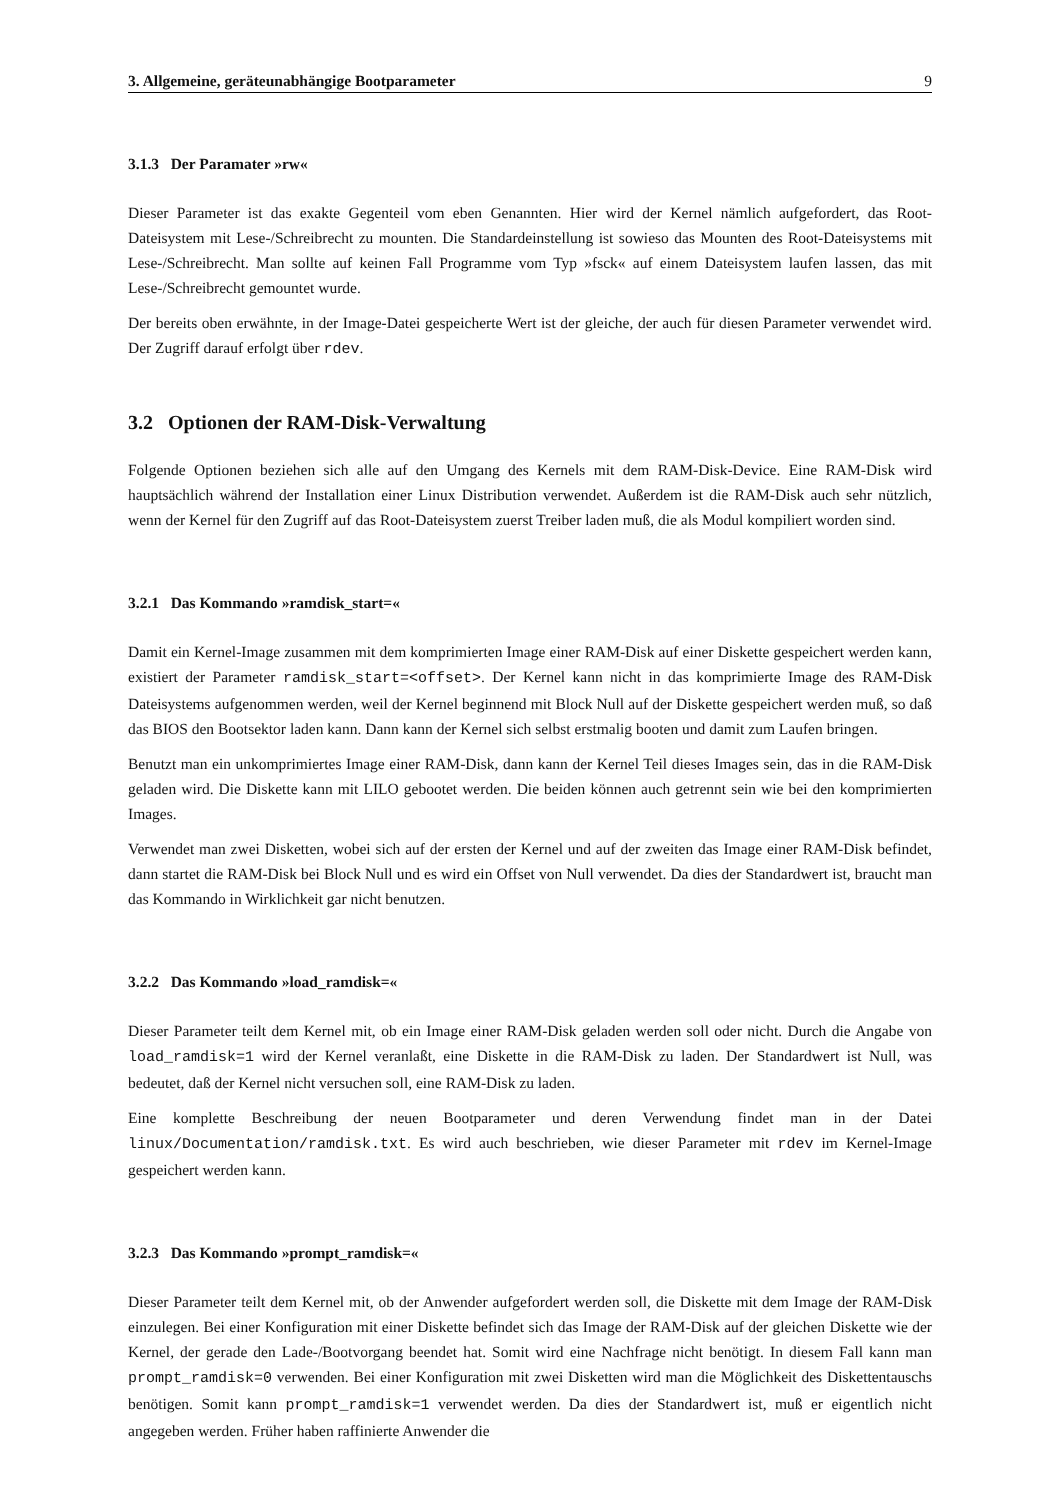3. Allgemeine, geräteunabhängige Bootparameter 9
3.1.3 Der Paramater »rw«
Dieser Parameter ist das exakte Gegenteil vom eben Genannten. Hier wird der Kernel nämlich aufgefordert, das Root-Dateisystem mit Lese-/Schreibrecht zu mounten. Die Standardeinstellung ist sowieso das Mounten des Root-Dateisystems mit Lese-/Schreibrecht. Man sollte auf keinen Fall Programme vom Typ »fsck« auf einem Dateisystem laufen lassen, das mit Lese-/Schreibrecht gemountet wurde.
Der bereits oben erwähnte, in der Image-Datei gespeicherte Wert ist der gleiche, der auch für diesen Parameter verwendet wird. Der Zugriff darauf erfolgt über rdev.
3.2 Optionen der RAM-Disk-Verwaltung
Folgende Optionen beziehen sich alle auf den Umgang des Kernels mit dem RAM-Disk-Device. Eine RAM-Disk wird hauptsächlich während der Installation einer Linux Distribution verwendet. Außerdem ist die RAM-Disk auch sehr nützlich, wenn der Kernel für den Zugriff auf das Root-Dateisystem zuerst Treiber laden muß, die als Modul kompiliert worden sind.
3.2.1 Das Kommando »ramdisk_start=«
Damit ein Kernel-Image zusammen mit dem komprimierten Image einer RAM-Disk auf einer Diskette gespeichert werden kann, existiert der Parameter ramdisk_start=<offset>. Der Kernel kann nicht in das komprimierte Image des RAM-Disk Dateisystems aufgenommen werden, weil der Kernel beginnend mit Block Null auf der Diskette gespeichert werden muß, so daß das BIOS den Bootsektor laden kann. Dann kann der Kernel sich selbst erstmalig booten und damit zum Laufen bringen.
Benutzt man ein unkomprimiertes Image einer RAM-Disk, dann kann der Kernel Teil dieses Images sein, das in die RAM-Disk geladen wird. Die Diskette kann mit LILO gebootet werden. Die beiden können auch getrennt sein wie bei den komprimierten Images.
Verwendet man zwei Disketten, wobei sich auf der ersten der Kernel und auf der zweiten das Image einer RAM-Disk befindet, dann startet die RAM-Disk bei Block Null und es wird ein Offset von Null verwendet. Da dies der Standardwert ist, braucht man das Kommando in Wirklichkeit gar nicht benutzen.
3.2.2 Das Kommando »load_ramdisk=«
Dieser Parameter teilt dem Kernel mit, ob ein Image einer RAM-Disk geladen werden soll oder nicht. Durch die Angabe von load_ramdisk=1 wird der Kernel veranlaßt, eine Diskette in die RAM-Disk zu laden. Der Standardwert ist Null, was bedeutet, daß der Kernel nicht versuchen soll, eine RAM-Disk zu laden.
Eine komplette Beschreibung der neuen Bootparameter und deren Verwendung findet man in der Datei linux/Documentation/ramdisk.txt. Es wird auch beschrieben, wie dieser Parameter mit rdev im Kernel-Image gespeichert werden kann.
3.2.3 Das Kommando »prompt_ramdisk=«
Dieser Parameter teilt dem Kernel mit, ob der Anwender aufgefordert werden soll, die Diskette mit dem Image der RAM-Disk einzulegen. Bei einer Konfiguration mit einer Diskette befindet sich das Image der RAM-Disk auf der gleichen Diskette wie der Kernel, der gerade den Lade-/Bootvorgang beendet hat. Somit wird eine Nachfrage nicht benötigt. In diesem Fall kann man prompt_ramdisk=0 verwenden. Bei einer Konfiguration mit zwei Disketten wird man die Möglichkeit des Diskettentauschs benötigen. Somit kann prompt_ramdisk=1 verwendet werden. Da dies der Standardwert ist, muß er eigentlich nicht angegeben werden. Früher haben raffinierte Anwender die